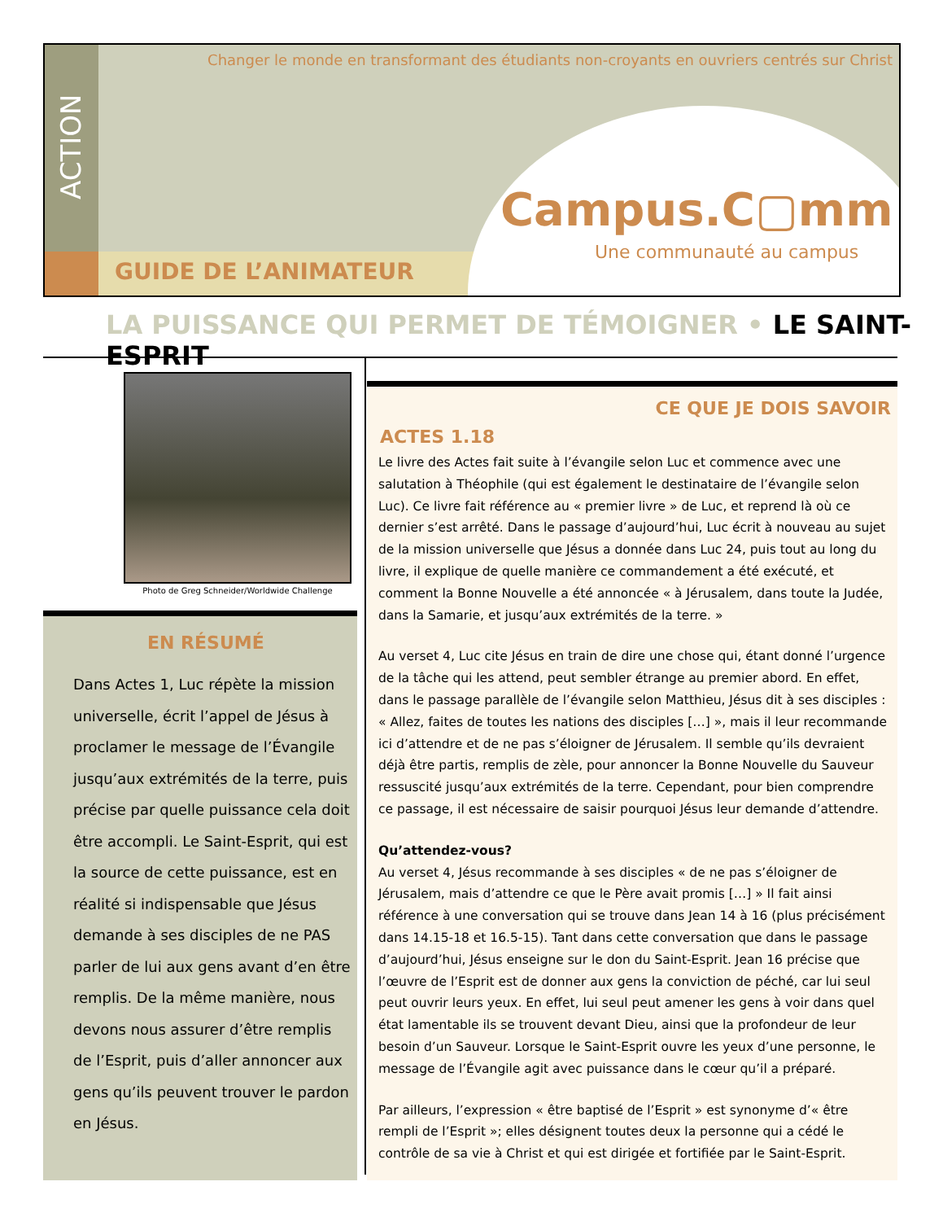ACTION
Changer le monde en transformant des étudiants non-croyants en ouvriers centrés sur Christ
Campus.C▢mm
Une communauté au campus
GUIDE DE L’ANIMATEUR
LA PUISSANCE QUI PERMET DE TÉMOIGNER • LE SAINT-ESPRIT
Photo de Greg Schneider/Worldwide Challenge
EN RÉSUMÉ
Dans Actes 1, Luc répète la mission universelle, écrit l’appel de Jésus à proclamer le message de l’Évangile jusqu’aux extrémités de la terre, puis précise par quelle puissance cela doit être accompli. Le Saint-Esprit, qui est la source de cette puissance, est en réalité si indispensable que Jésus demande à ses disciples de ne PAS parler de lui aux gens avant d’en être remplis. De la même manière, nous devons nous assurer d’être remplis de l’Esprit, puis d’aller annoncer aux gens qu’ils peuvent trouver le pardon en Jésus.
CE QUE JE DOIS SAVOIR
ACTES 1.18
Le livre des Actes fait suite à l’évangile selon Luc et commence avec une salutation à Théophile (qui est également le destinataire de l’évangile selon Luc). Ce livre fait référence au « premier livre » de Luc, et reprend là où ce dernier s’est arrêté. Dans le passage d’aujourd’hui, Luc écrit à nouveau au sujet de la mission universelle que Jésus a donnée dans Luc 24, puis tout au long du livre, il explique de quelle manière ce commandement a été exécuté, et comment la Bonne Nouvelle a été annoncée « à Jérusalem, dans toute la Judée, dans la Samarie, et jusqu’aux extrémités de la terre. »
Au verset 4, Luc cite Jésus en train de dire une chose qui, étant donné l’urgence de la tâche qui les attend, peut sembler étrange au premier abord. En effet, dans le passage parallèle de l’évangile selon Matthieu, Jésus dit à ses disciples : « Allez, faites de toutes les nations des disciples […] », mais il leur recommande ici d’attendre et de ne pas s’éloigner de Jérusalem. Il semble qu’ils devraient déjà être partis, remplis de zèle, pour annoncer la Bonne Nouvelle du Sauveur ressuscité jusqu’aux extrémités de la terre. Cependant, pour bien comprendre ce passage, il est nécessaire de saisir pourquoi Jésus leur demande d’attendre.
Qu’attendez-vous?
Au verset 4, Jésus recommande à ses disciples « de ne pas s’éloigner de Jérusalem, mais d’attendre ce que le Père avait promis […] » Il fait ainsi référence à une conversation qui se trouve dans Jean 14 à 16 (plus précisément dans 14.15-18 et 16.5-15). Tant dans cette conversation que dans le passage d’aujourd’hui, Jésus enseigne sur le don du Saint-Esprit. Jean 16 précise que l’œuvre de l’Esprit est de donner aux gens la conviction de péché, car lui seul peut ouvrir leurs yeux. En effet, lui seul peut amener les gens à voir dans quel état lamentable ils se trouvent devant Dieu, ainsi que la profondeur de leur besoin d’un Sauveur. Lorsque le Saint-Esprit ouvre les yeux d’une personne, le message de l’Évangile agit avec puissance dans le cœur qu’il a préparé.
Par ailleurs, l’expression « être baptisé de l’Esprit » est synonyme d’« être rempli de l’Esprit »; elles désignent toutes deux la personne qui a cédé le contrôle de sa vie à Christ et qui est dirigée et fortifiée par le Saint-Esprit.